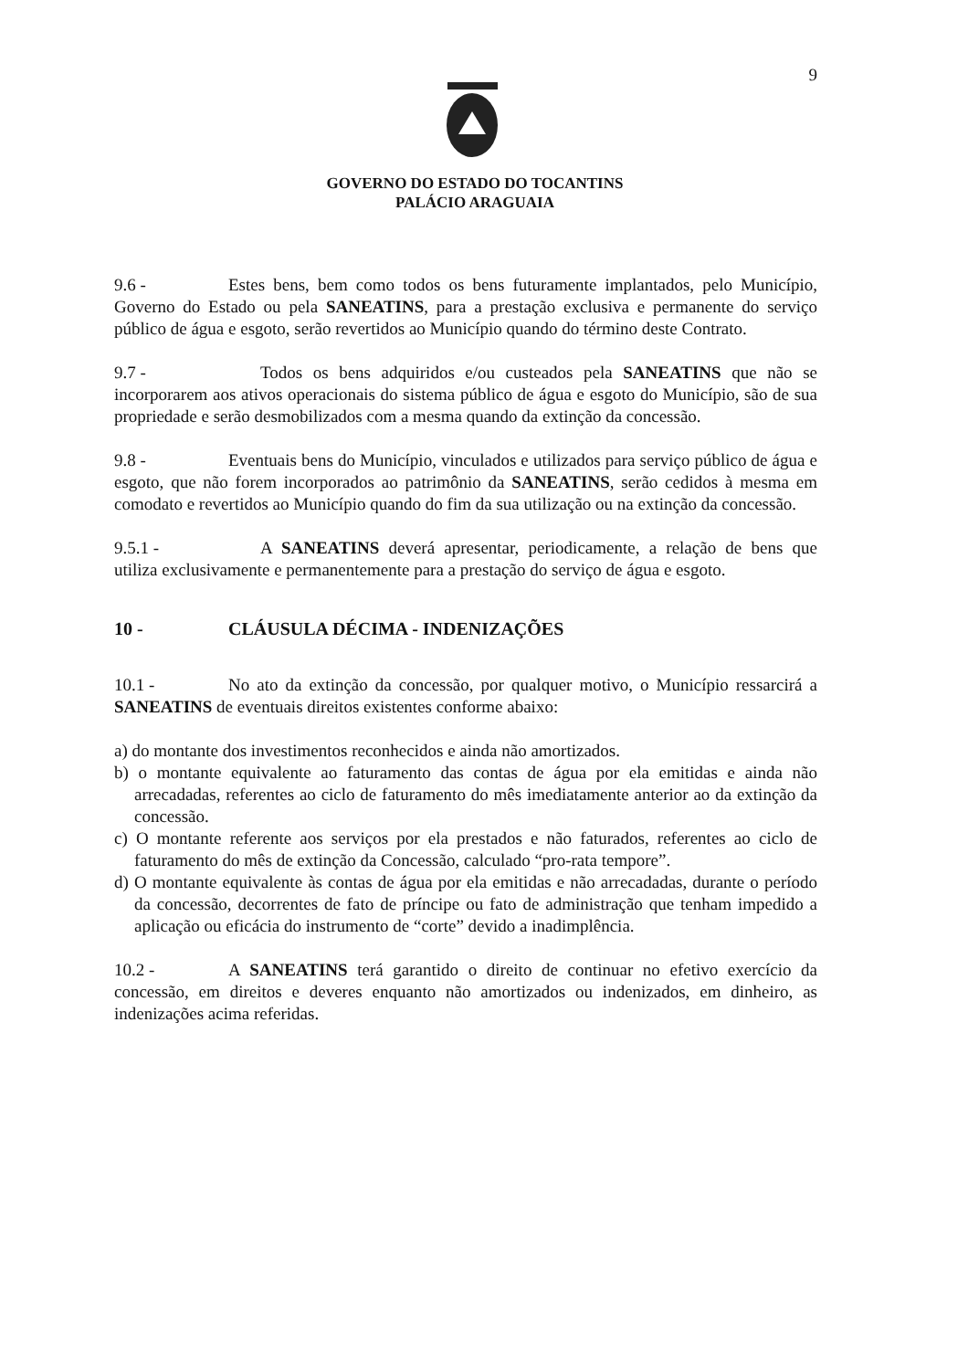9
GOVERNO DO ESTADO DO TOCANTINS
PALÁCIO ARAGUAIA
9.6 - Estes bens, bem como todos os bens futuramente implantados, pelo Município, Governo do Estado ou pela SANEATINS, para a prestação exclusiva e permanente do serviço público de água e esgoto, serão revertidos ao Município quando do término deste Contrato.
9.7 - Todos os bens adquiridos e/ou custeados pela SANEATINS que não se incorporarem aos ativos operacionais do sistema público de água e esgoto do Município, são de sua propriedade e serão desmobilizados com a mesma quando da extinção da concessão.
9.8 - Eventuais bens do Município, vinculados e utilizados para serviço público de água e esgoto, que não forem incorporados ao patrimônio da SANEATINS, serão cedidos à mesma em comodato e revertidos ao Município quando do fim da sua utilização ou na extinção da concessão.
9.5.1 - A SANEATINS deverá apresentar, periodicamente, a relação de bens que utiliza exclusivamente e permanentemente para a prestação do serviço de água e esgoto.
10 - CLÁUSULA DÉCIMA - INDENIZAÇÕES
10.1 - No ato da extinção da concessão, por qualquer motivo, o Município ressarcirá a SANEATINS de eventuais direitos existentes conforme abaixo:
a) do montante dos investimentos reconhecidos e ainda não amortizados.
b) o montante equivalente ao faturamento das contas de água por ela emitidas e ainda não arrecadadas, referentes ao ciclo de faturamento do mês imediatamente anterior ao da extinção da concessão.
c) O montante referente aos serviços por ela prestados e não faturados, referentes ao ciclo de faturamento do mês de extinção da Concessão, calculado “pro-rata tempore”.
d) O montante equivalente às contas de água por ela emitidas e não arrecadadas, durante o período da concessão, decorrentes de fato de príncipe ou fato de administração que tenham impedido a aplicação ou eficácia do instrumento de “corte” devido a inadimplência.
10.2 - A SANEATINS terá garantido o direito de continuar no efetivo exercício da concessão, em direitos e deveres enquanto não amortizados ou indenizados, em dinheiro, as indenizações acima referidas.